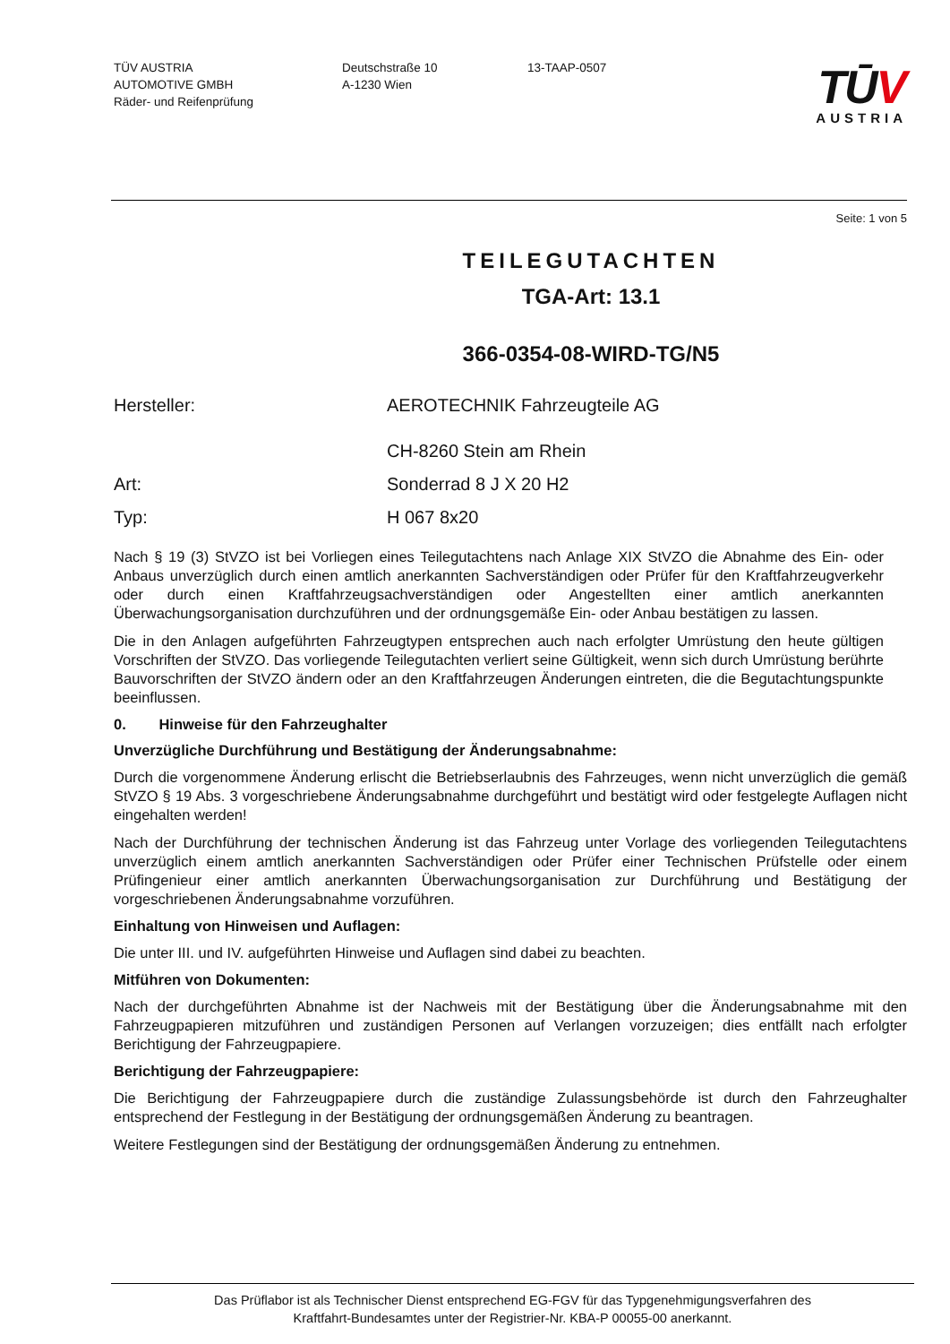TÜV AUSTRIA
AUTOMOTIVE GMBH
Räder- und Reifenprüfung
Deutschstraße 10
A-1230 Wien
13-TAAP-0507
TŪV
AUSTRIA
Seite: 1 von 5
TEILEGUTACHTEN
TGA-Art: 13.1
366-0354-08-WIRD-TG/N5
Hersteller:
AEROTECHNIK Fahrzeugteile AG
CH-8260 Stein am Rhein
Art:
Sonderrad 8 J X 20 H2
Typ:
H 067 8x20
Nach § 19 (3) StVZO ist bei Vorliegen eines Teilegutachtens nach Anlage XIX StVZO die Abnahme des Ein- oder Anbaus unverzüglich durch einen amtlich anerkannten Sachverständigen oder Prüfer für den Kraftfahrzeugverkehr oder durch einen Kraftfahrzeugsachverständigen oder Angestellten einer amtlich anerkannten Überwachungsorganisation durchzuführen und der ordnungsgemäße Ein- oder Anbau bestätigen zu lassen.
Die in den Anlagen aufgeführten Fahrzeugtypen entsprechen auch nach erfolgter Umrüstung den heute gültigen Vorschriften der StVZO. Das vorliegende Teilegutachten verliert seine Gültigkeit, wenn sich durch Umrüstung berührte Bauvorschriften der StVZO ändern oder an den Kraftfahrzeugen Änderungen eintreten, die die Begutachtungspunkte beeinflussen.
0. Hinweise für den Fahrzeughalter
Unverzügliche Durchführung und Bestätigung der Änderungsabnahme:
Durch die vorgenommene Änderung erlischt die Betriebserlaubnis des Fahrzeuges, wenn nicht unverzüglich die gemäß StVZO § 19 Abs. 3 vorgeschriebene Änderungsabnahme durchgeführt und bestätigt wird oder festgelegte Auflagen nicht eingehalten werden!
Nach der Durchführung der technischen Änderung ist das Fahrzeug unter Vorlage des vorliegenden Teilegutachtens unverzüglich einem amtlich anerkannten Sachverständigen oder Prüfer einer Technischen Prüfstelle oder einem Prüfingenieur einer amtlich anerkannten Überwachungsorganisation zur Durchführung und Bestätigung der vorgeschriebenen Änderungsabnahme vorzuführen.
Einhaltung von Hinweisen und Auflagen:
Die unter III. und IV. aufgeführten Hinweise und Auflagen sind dabei zu beachten.
Mitführen von Dokumenten:
Nach der durchgeführten Abnahme ist der Nachweis mit der Bestätigung über die Änderungsabnahme mit den Fahrzeugpapieren mitzuführen und zuständigen Personen auf Verlangen vorzuzeigen; dies entfällt nach erfolgter Berichtigung der Fahrzeugpapiere.
Berichtigung der Fahrzeugpapiere:
Die Berichtigung der Fahrzeugpapiere durch die zuständige Zulassungsbehörde ist durch den Fahrzeughalter entsprechend der Festlegung in der Bestätigung der ordnungsgemäßen Änderung zu beantragen.
Weitere Festlegungen sind der Bestätigung der ordnungsgemäßen Änderung zu entnehmen.
Das Prüflabor ist als Technischer Dienst entsprechend EG-FGV für das Typgenehmigungsverfahren des
Kraftfahrt-Bundesamtes unter der Registrier-Nr. KBA-P 00055-00 anerkannt.